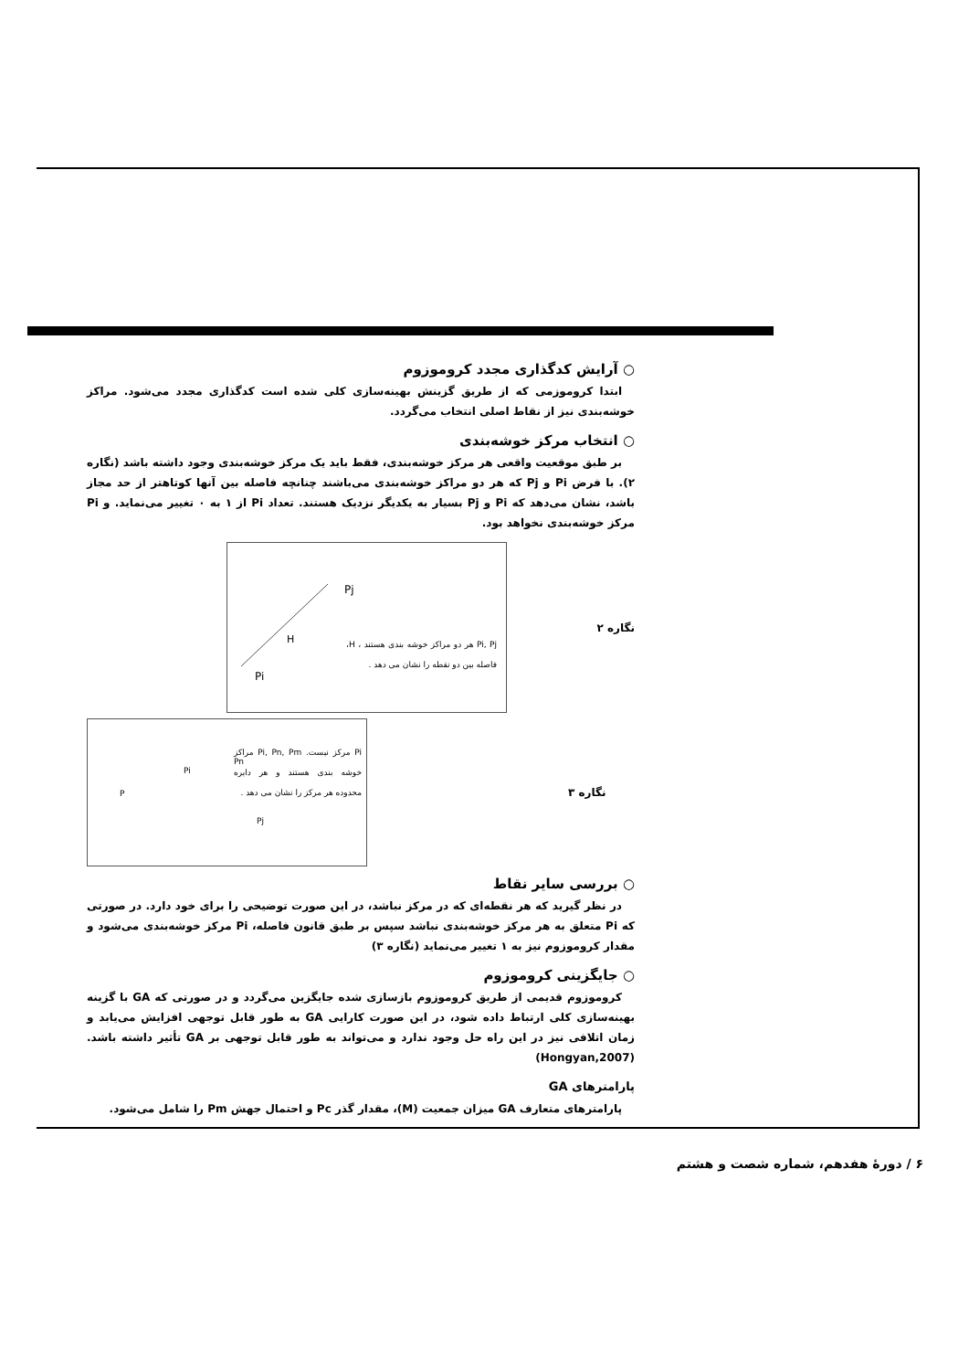○ آرایش کدگذاری مجدد کروموزوم
ابتدا کروموزمی که از طریق گزینش بهینه‌سازی کلی شده است کدگذاری مجدد می‌شود. مراکز خوشه‌بندی نیز از نقاط اصلی انتخاب می‌گردد.
○ انتخاب مرکز خوشه‌بندی
بر طبق موقعیت واقعی هر مرکز خوشه‌بندی، فقط باید یک مرکز خوشه‌بندی وجود داشته باشد (نگاره ۲). با فرض Pi و Pj که هر دو مراکز خوشه‌بندی می‌باشند چنانچه فاصله بین آنها کوتاهتر از حد مجاز باشد، نشان می‌دهد که Pi و Pj بسیار به یکدیگر نزدیک هستند. تعداد Pi از ۱ به ۰ تغییر می‌نماید. و Pi مرکز خوشه‌بندی نخواهد بود.
نگاره ۲
Pj
H
Pi
Pi, Pj هر دو مراکز خوشه بندی هستند ، H، فاصله بین دو نقطه را نشان می دهد .
P
Pi
Pn
Pj
Pi مرکز نیست. Pi, Pn, Pm مراکز خوشه بندی هستند و هر دایره محدوده هر مرکز را نشان می دهد .
نگاره ۳
○ بررسی سایر نقاط
در نظر گیرید که هر نقطه‌ای که در مرکز نباشد، در این صورت توضیحی را برای خود دارد. در صورتی که Pi متعلق به هر مرکز خوشه‌بندی نباشد سپس بر طبق قانون فاصله، Pi مرکز خوشه‌بندی می‌شود و مقدار کروموزوم نیز به ۱ تغییر می‌نماید (نگاره ۳)
○ جایگزینی کروموزوم
کروموزوم قدیمی از طریق کروموزوم بازسازی شده جایگزین می‌گردد و در صورتی که GA با گزینه بهینه‌سازی کلی ارتباط داده شود، در این صورت کارایی GA به طور قابل توجهی افزایش می‌یابد و زمان اتلافی نیز در این راه حل وجود ندارد و می‌تواند به طور قابل توجهی بر GA تأثیر داشته باشد. (Hongyan,2007)
پارامترهای GA
پارامترهای متعارف GA میزان جمعیت (M)، مقدار گذر Pc و احتمال جهش Pm را شامل می‌شود.
۶ / دورهٔ هفدهم، شماره شصت و هشتم